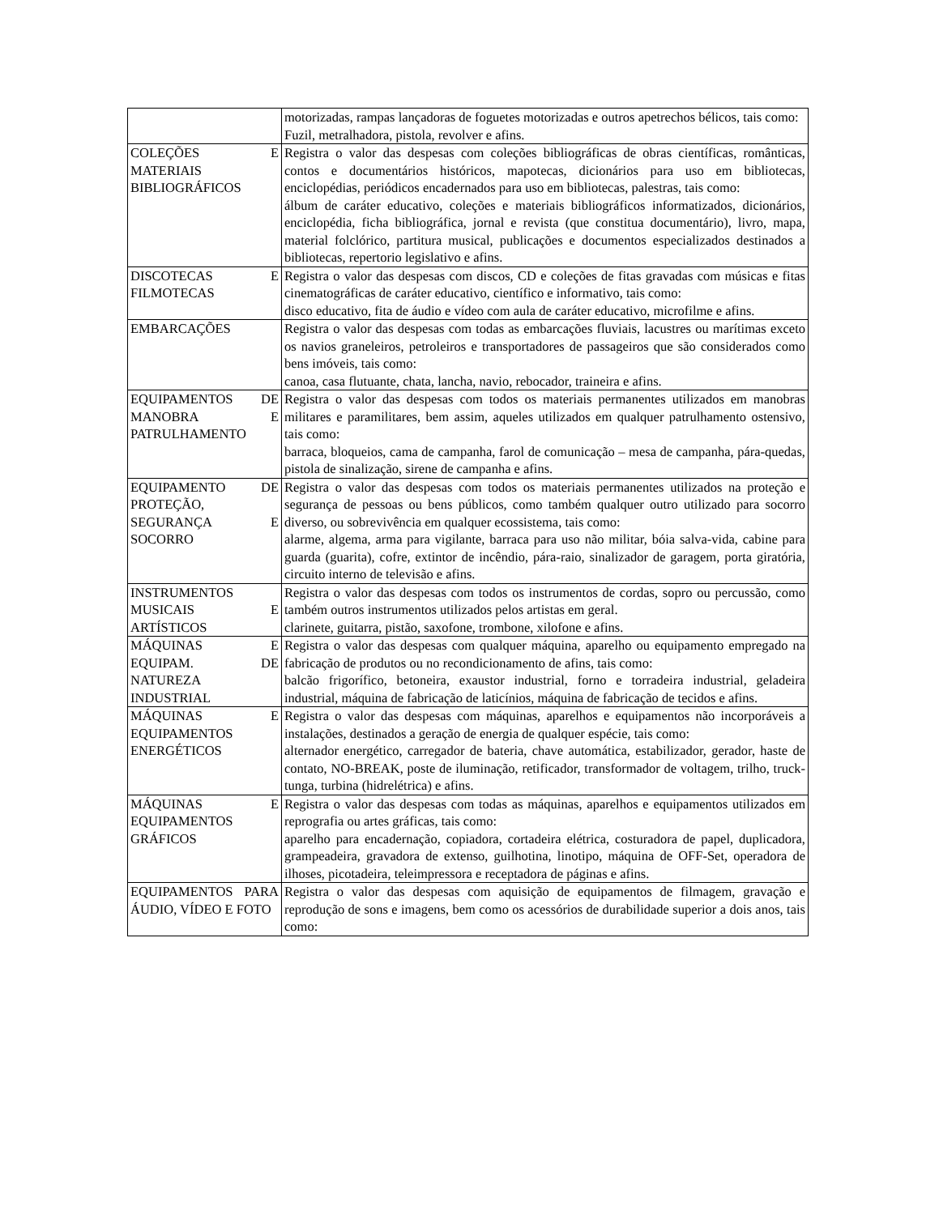| | motorizadas, rampas lançadoras de foguetes motorizadas e outros apetrechos bélicos, tais como: Fuzil, metralhadora, pistola, revolver e afins. |
| COLEÇÕES E MATERIAIS BIBLIOGRÁFICOS | Registra o valor das despesas com coleções bibliográficas de obras científicas, românticas, contos e documentários históricos, mapotecas, dicionários para uso em bibliotecas, enciclopédias, periódicos encadernados para uso em bibliotecas, palestras, tais como: álbum de caráter educativo, coleções e materiais bibliográficos informatizados, dicionários, enciclopédia, ficha bibliográfica, jornal e revista (que constitua documentário), livro, mapa, material folclórico, partitura musical, publicações e documentos especializados destinados a bibliotecas, repertorio legislativo e afins. |
| DISCOTECAS E FILMOTECAS | Registra o valor das despesas com discos, CD e coleções de fitas gravadas com músicas e fitas cinematográficas de caráter educativo, científico e informativo, tais como: disco educativo, fita de áudio e vídeo com aula de caráter educativo, microfilme e afins. |
| EMBARCAÇÕES | Registra o valor das despesas com todas as embarcações fluviais, lacustres ou marítimas exceto os navios graneleiros, petroleiros e transportadores de passageiros que são considerados como bens imóveis, tais como: canoa, casa flutuante, chata, lancha, navio, rebocador, traineira e afins. |
| EQUIPAMENTOS DE MANOBRA E PATRULHAMENTO | Registra o valor das despesas com todos os materiais permanentes utilizados em manobras militares e paramilitares, bem assim, aqueles utilizados em qualquer patrulhamento ostensivo, tais como: barraca, bloqueios, cama de campanha, farol de comunicação – mesa de campanha, pára-quedas, pistola de sinalização, sirene de campanha e afins. |
| EQUIPAMENTO DE PROTEÇÃO, SEGURANÇA E SOCORRO | Registra o valor das despesas com todos os materiais permanentes utilizados na proteção e segurança de pessoas ou bens públicos, como também qualquer outro utilizado para socorro diverso, ou sobrevivência em qualquer ecossistema, tais como: alarme, algema, arma para vigilante, barraca para uso não militar, bóia salva-vida, cabine para guarda (guarita), cofre, extintor de incêndio, pára-raio, sinalizador de garagem, porta giratória, circuito interno de televisão e afins. |
| INSTRUMENTOS MUSICAIS E ARTÍSTICOS | Registra o valor das despesas com todos os instrumentos de cordas, sopro ou percussão, como também outros instrumentos utilizados pelos artistas em geral. clarinete, guitarra, pistão, saxofone, trombone, xilofone e afins. |
| MÁQUINAS E EQUIPAM. DE NATUREZA INDUSTRIAL | Registra o valor das despesas com qualquer máquina, aparelho ou equipamento empregado na fabricação de produtos ou no recondicionamento de afins, tais como: balcão frigorífico, betoneira, exaustor industrial, forno e torradeira industrial, geladeira industrial, máquina de fabricação de laticínios, máquina de fabricação de tecidos e afins. |
| MÁQUINAS E EQUIPAMENTOS ENERGÉTICOS | Registra o valor das despesas com máquinas, aparelhos e equipamentos não incorporáveis a instalações, destinados a geração de energia de qualquer espécie, tais como: alternador energético, carregador de bateria, chave automática, estabilizador, gerador, haste de contato, NO-BREAK, poste de iluminação, retificador, transformador de voltagem, trilho, truck-tunga, turbina (hidrelétrica) e afins. |
| MÁQUINAS E EQUIPAMENTOS GRÁFICOS | Registra o valor das despesas com todas as máquinas, aparelhos e equipamentos utilizados em reprografia ou artes gráficas, tais como: aparelho para encadernação, copiadora, cortadeira elétrica, costuradora de papel, duplicadora, grampeadeira, gravadora de extenso, guilhotina, linotipo, máquina de OFF-Set, operadora de ilhoses, picotadeira, teleimpressora e receptadora de páginas e afins. |
| EQUIPAMENTOS PARA ÁUDIO, VÍDEO E FOTO | Registra o valor das despesas com aquisição de equipamentos de filmagem, gravação e reprodução de sons e imagens, bem como os acessórios de durabilidade superior a dois anos, tais como: |